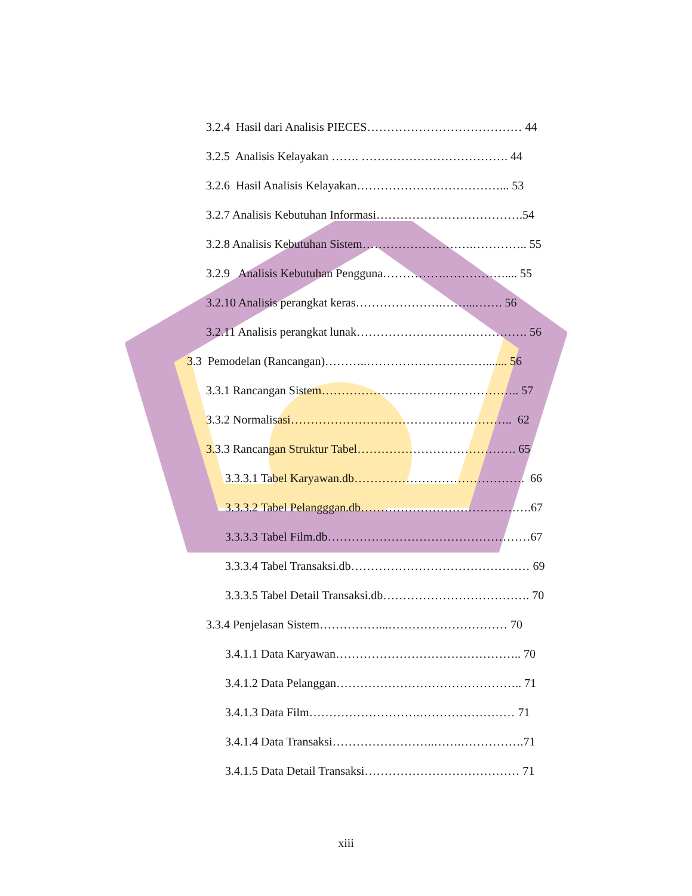3.2.4 Hasil dari Analisis PIECES………………………………… 44
3.2.5 Analisis Kelayakan ……. ………………………………. 44
3.2.6 Hasil Analisis Kelayakan………………………………... 53
3.2.7 Analisis Kebutuhan Informasi……………………………….54
3.2.8 Analisis Kebutuhan Sistem……………………….………….. 55
3.2.9 Analisis Kebutuhan Pengguna…………….…………….... 55
3.2.10 Analisis perangkat keras………………….……...……. 56
3.2.11 Analisis perangkat lunak……………………………………. 56
3.3 Pemodelan (Rancangan)………..…………………………....... 56
3.3.1 Rancangan Sistem………………………………………….. 57
3.3.2 Normalisasi……………………………………………….. 62
3.3.3 Rancangan Struktur Tabel…………………………………. 65
3.3.3.1 Tabel Karyawan.db……………………………………. 66
3.3.3.2 Tabel Pelangggan.db…………………………………….67
3.3.3.3 Tabel Film.db……………………………………………67
3.3.3.4 Tabel Transaksi.db……………………………………… 69
3.3.3.5 Tabel Detail Transaksi.db………………………………. 70
3.3.4 Penjelasan Sistem……………...………………………… 70
3.4.1.1 Data Karyawan……………………………………….. 70
3.4.1.2 Data Pelanggan……………………………………….. 71
3.4.1.3 Data Film……………………….…………………… 71
3.4.1.4 Data Transaksi……………………..…….…………….71
3.4.1.5 Data Detail Transaksi………………………………… 71
xiii